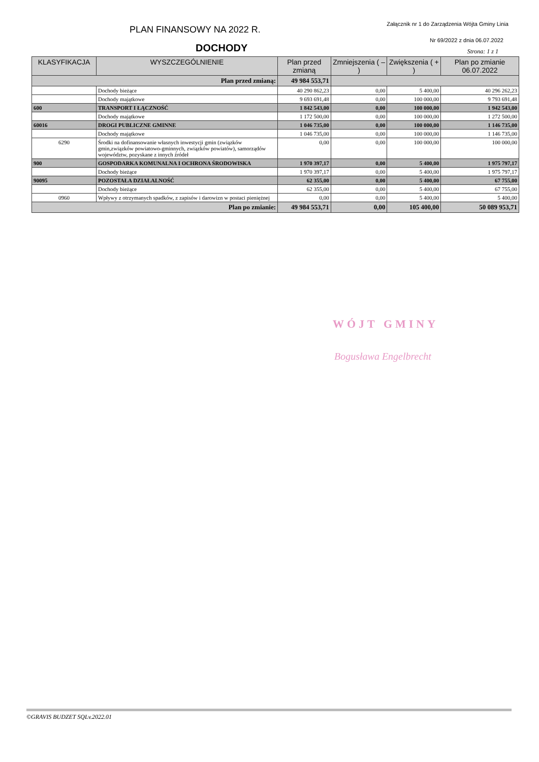PLAN FINANSOWY NA 2022 R.
Załącznik nr 1 do Zarządzenia Wójta Gminy Linia
DOCHODY
Nr 69/2022 z dnia 06.07.2022
Strona: 1 z 1
| KLASYFIKACJA | WYSZCZEGÓLNIENIE | Plan przed zmianą | Zmniejszenia ( – ) | Zwiększenia ( + ) | Plan po zmianie 06.07.2022 |
| --- | --- | --- | --- | --- | --- |
| Plan przed zmianą: | | 49 984 553,71 | | | |
| | Dochody bieżące | 40 290 862,23 | 0,00 | 5 400,00 | 40 296 262,23 |
| | Dochody majątkowe | 9 693 691,48 | 0,00 | 100 000,00 | 9 793 691,48 |
| 600 | TRANSPORT I ŁĄCZNOŚĆ | 1 842 543,00 | 0,00 | 100 000,00 | 1 942 543,00 |
| | Dochody majątkowe | 1 172 500,00 | 0,00 | 100 000,00 | 1 272 500,00 |
| 60016 | DROGI PUBLICZNE GMINNE | 1 046 735,00 | 0,00 | 100 000,00 | 1 146 735,00 |
| | Dochody majątkowe | 1 046 735,00 | 0,00 | 100 000,00 | 1 146 735,00 |
| 6290 | Środki na dofinansowanie własnych inwestycji gmin (związków gmin,związków powiatowo-gminnych, związków powiatów), samorządów województw, pozyskane z innych źródeł | 0,00 | 0,00 | 100 000,00 | 100 000,00 |
| 900 | GOSPODARKA KOMUNALNA I OCHRONA ŚRODOWISKA | 1 970 397,17 | 0,00 | 5 400,00 | 1 975 797,17 |
| | Dochody bieżące | 1 970 397,17 | 0,00 | 5 400,00 | 1 975 797,17 |
| 90095 | POZOSTAŁA DZIAŁALNOŚĆ | 62 355,00 | 0,00 | 5 400,00 | 67 755,00 |
| | Dochody bieżące | 62 355,00 | 0,00 | 5 400,00 | 67 755,00 |
| 0960 | Wpływy z otrzymanych spadków, z zapisów i darowizn w postaci pieniężnej | 0,00 | 0,00 | 5 400,00 | 5 400,00 |
| Plan po zmianie: | | 49 984 553,71 | 0,00 | 105 400,00 | 50 089 953,71 |
WÓJT GMINY
Bogusława Engelbrecht
©GRAVIS BUDZET SQLv.2022.01